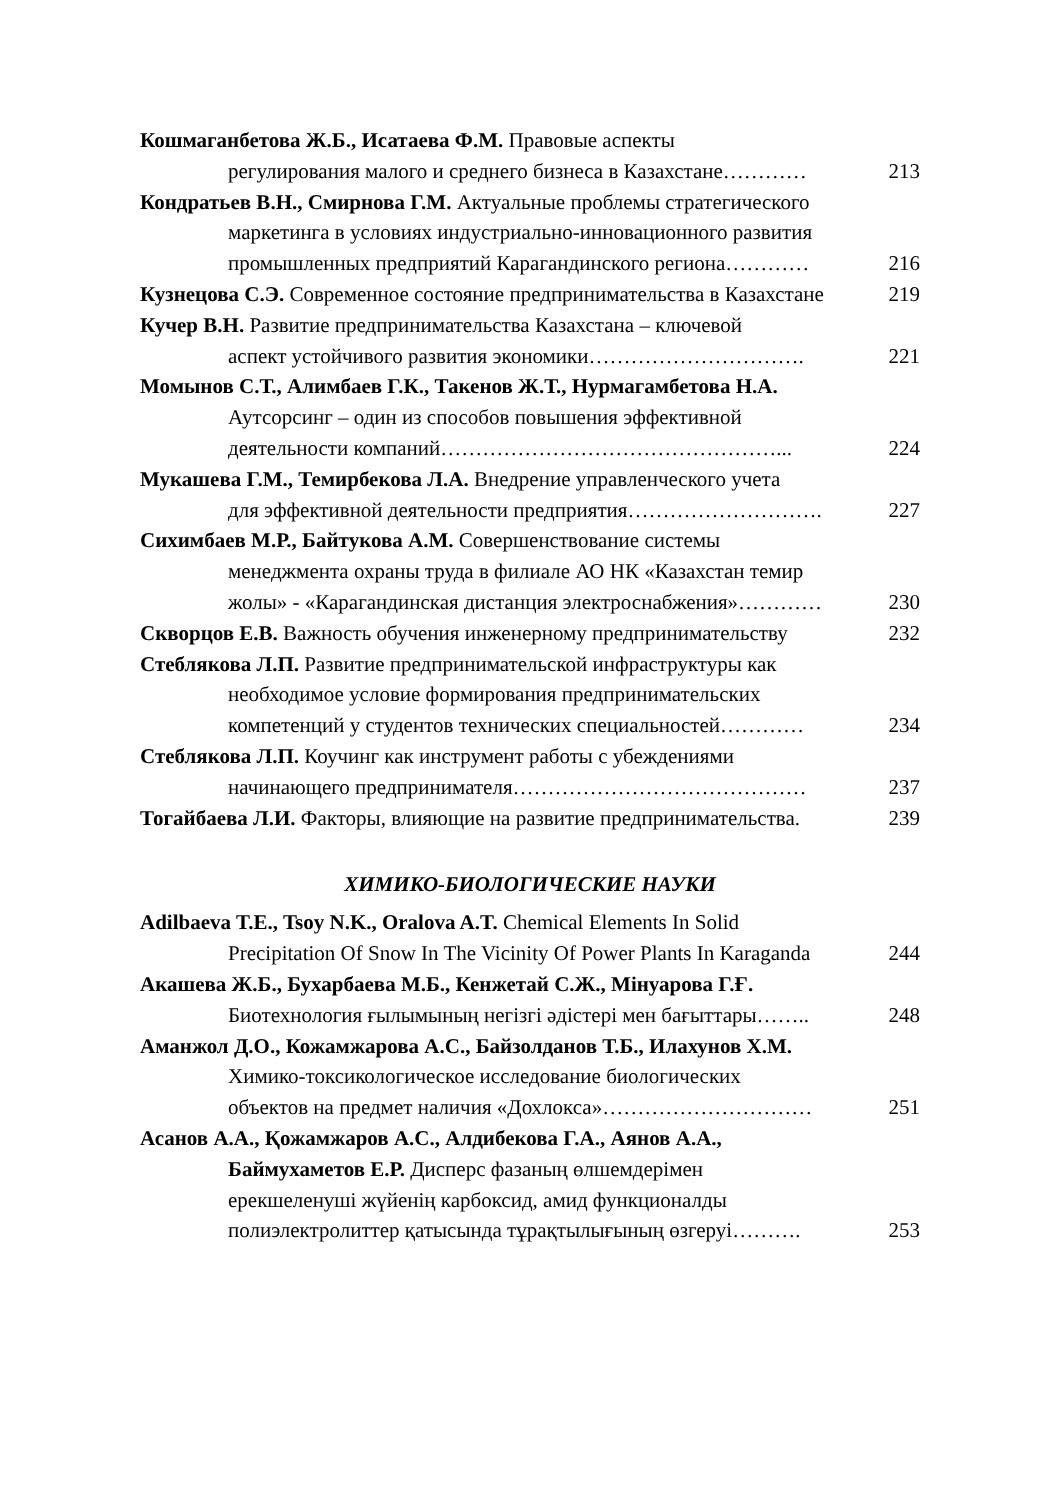Кошмаганбетова Ж.Б., Исатаева Ф.М. Правовые аспекты
регулирования малого и среднего бизнеса в Казахстане…………
213
Кондратьев В.Н., Смирнова Г.М. Актуальные проблемы стратегического
маркетинга в условиях индустриально-инновационного развития
промышленных предприятий Карагандинского региона…………
216
Кузнецова С.Э. Современное состояние предпринимательства в Казахстане
219
Кучер В.Н. Развитие предпринимательства Казахстана – ключевой
аспект устойчивого развития экономики………………………….
221
Момынов С.Т., Алимбаев Г.К., Такенов Ж.Т., Нурмагамбетова Н.А.
Аутсорсинг – один из способов повышения эффективной
деятельности компаний…………………………………………...
224
Мукашева Г.М., Темирбекова Л.А. Внедрение управленческого учета
для эффективной деятельности предприятия……………………….
227
Сихимбаев М.Р., Байтукова А.М. Совершенствование системы
менеджмента охраны труда в филиале АО НК «Казахстан темир
жолы» - «Карагандинская дистанция электроснабжения»…………
230
Скворцов Е.В. Важность обучения инженерному предпринимательству
232
Стеблякова Л.П. Развитие предпринимательской инфраструктуры как
необходимое условие формирования предпринимательских
компетенций у студентов технических специальностей…………
234
Стеблякова Л.П. Коучинг как инструмент работы с убеждениями
начинающего предпринимателя……………………………………
237
Тогайбаева Л.И. Факторы, влияющие на развитие предпринимательства.
239
ХИМИКО-БИОЛОГИЧЕСКИЕ НАУКИ
Adilbaeva T.E., Tsoy N.K., Oralova A.T. Chemical Elements In Solid
Precipitation Of Snow In The Vicinity Of Power Plants In Karaganda
244
Акашева Ж.Б., Бухарбаева М.Б., Кенжетай С.Ж., Мінуарова Г.Ғ.
Биотехнология ғылымының негізгі әдістері мен бағыттары……..
248
Аманжол Д.О., Кожамжарова А.С., Байзолданов Т.Б., Илахунов Х.М.
Химико-токсикологическое исследование биологических
объектов на предмет наличия «Дохлокса»…………………………
251
Асанов А.А., Қожамжаров А.С., Алдибекова Г.А., Аянов А.А.,
Баймухаметов Е.Р. Дисперс фазаның өлшемдерімен
ерекшеленуші жүйенің карбоксид, амид функционалды
полиэлектролиттер қатысында тұрақтылығының өзгеруі……….
253